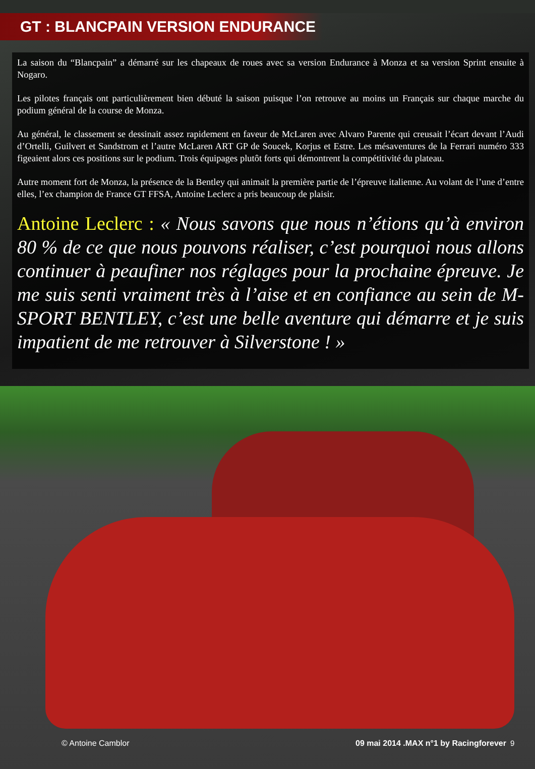GT : BLANCPAIN VERSION ENDURANCE
La saison du “Blancpain” a démarré sur les chapeaux de roues avec sa version Endurance à Monza et sa version Sprint ensuite à Nogaro.
Les pilotes français ont particulièrement bien débuté la saison puisque l’on retrouve au moins un Français sur chaque marche du podium général de la course de Monza.
Au général, le classement se dessinait assez rapidement en faveur de McLaren avec Alvaro Parente qui creusait l’écart devant l’Audi d’Ortelli, Guilvert et Sandstrom et l’autre McLaren ART GP de Soucek, Korjus et Estre. Les mésaventures de la Ferrari numéro 333 figeaient alors ces positions sur le podium. Trois équipages plutôt forts qui démontrent la compétitivité du plateau.
Autre moment fort de Monza, la présence de la Bentley qui animait la première partie de l’épreuve italienne. Au volant de l’une d’entre elles, l’ex champion de France GT FFSA, Antoine Leclerc a pris beaucoup de plaisir.
Antoine Leclerc : « Nous savons que nous n’étions qu’à environ 80 % de ce que nous pouvons réaliser, c’est pourquoi nous allons continuer à peaufiner nos réglages pour la prochaine épreuve. Je me suis senti vraiment très à l’aise et en confiance au sein de M-SPORT BENTLEY, c’est une belle aventure qui démarre et je suis impatient de me retrouver à Silverstone ! »
© Antoine Camblor 09 mai 2014 .MAX n°1 by Racingforever 9